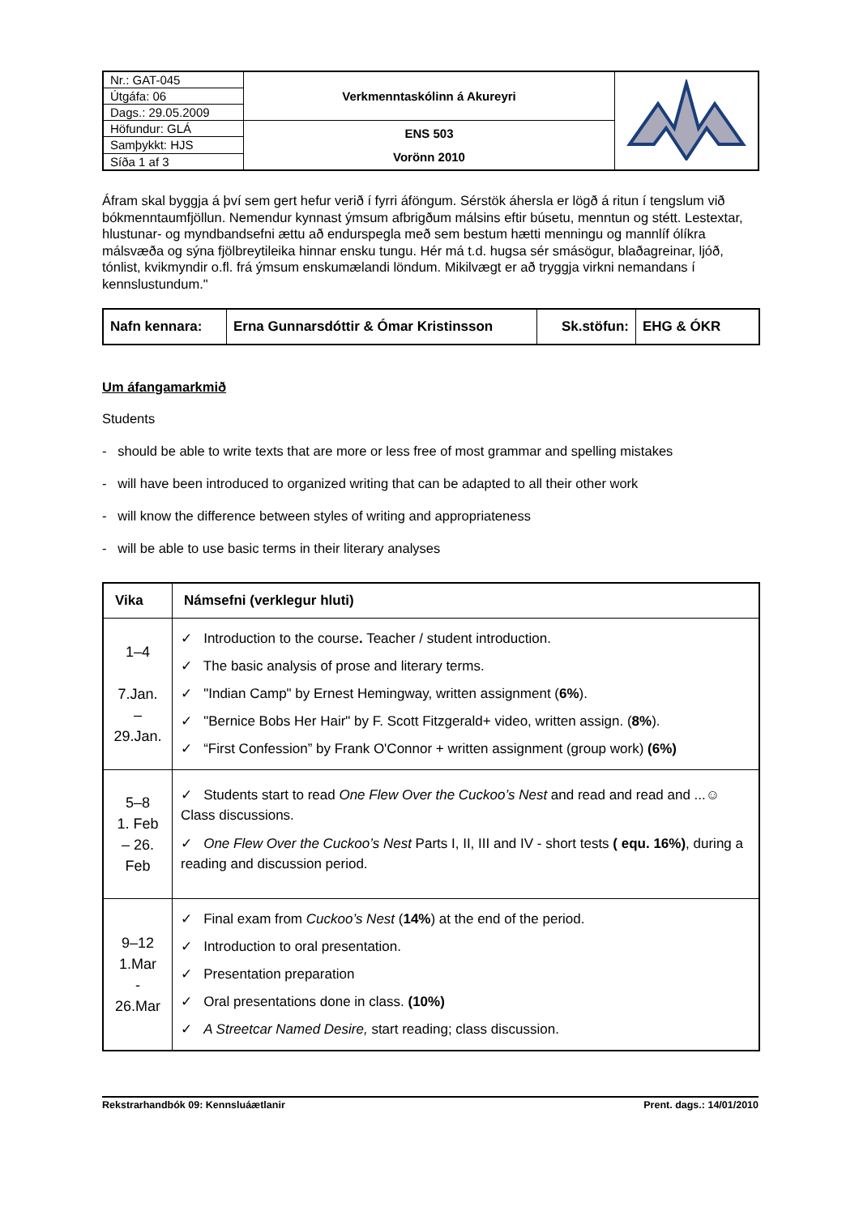| Nr.: GAT-045 | Verkmenntaskólinn á Akureyri | |
| Útgáfa: 06 | | |
| Dags.: 29.05.2009 | | |
| Höfundur: GLÁ | ENS 503 Vorönn 2010 | |
| Samþykkt: HJS | | |
| Síða 1 af 3 | | |
Áfram skal byggja á því sem gert hefur verið í fyrri áföngum. Sérstök áhersla er lögð á ritun í tengslum við bókmenntaumfjöllun. Nemendur kynnast ýmsum afbrigðum málsins eftir búsetu, menntun og stétt. Lestextar, hlustunar- og myndbandsefni ættu að endurspegla með sem bestum hætti menningu og mannlíf ólíkra málsvæða og sýna fjölbreytileika hinnar ensku tungu. Hér má t.d. hugsa sér smásögur, blaðagreinar, ljóð, tónlist, kvikmyndir o.fl. frá ýmsum enskumælandi löndum. Mikilvægt er að tryggja virkni nemandans í kennslustundum."
| Nafn kennara: | Erna Gunnarsdóttir & Ómar Kristinsson | Sk.stöfun: | EHG & ÓKR |
Um áfangamarkmið
Students
- should be able to write texts that are more or less free of most grammar and spelling mistakes
- will have been introduced to organized writing that can be adapted to all their other work
- will know the difference between styles of writing and appropriateness
- will be able to use basic terms in their literary analyses
| Vika | Námsefni (verklegur hluti) |
| --- | --- |
| 1–4 7.Jan. – 29.Jan. | ✓ Introduction to the course . Teacher / student introduction. ✓ The basic analysis of prose and literary terms. ✓ "Indian Camp" by Ernest Hemingway, written assignment ( 6% ). ✓ "Bernice Bobs Her Hair" by F. Scott Fitzgerald+ video, written assign. ( 8% ). ✓ “First Confession” by Frank O'Connor + written assignment (group work) (6%) |
| 5–8 1. Feb – 26. Feb | ✓ Students start to read One Flew Over the Cuckoo’s Nest and read and read and ...☺ Class discussions. ✓ One Flew Over the Cuckoo’s Nest Parts I, II, III and IV - short tests ( equ. 16%) , during a reading and discussion period. |
| 9–12 1.Mar - 26.Mar | ✓ Final exam from Cuckoo’s Nest ( 14% ) at the end of the period. ✓ Introduction to oral presentation. ✓ Presentation preparation ✓ Oral presentations done in class. (10%) ✓ A Streetcar Named Desire, start reading; class discussion. |
Rekstrarhandbók 09: Kennsluáætlanir Prent. dags.: 14/01/2010